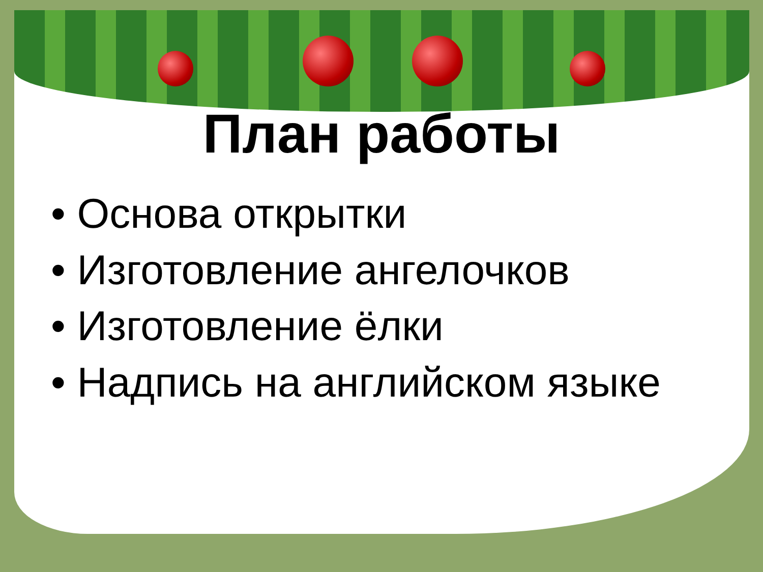План работы
• Основа открытки
• Изготовление ангелочков
• Изготовление ёлки
• Надпись на английском языке